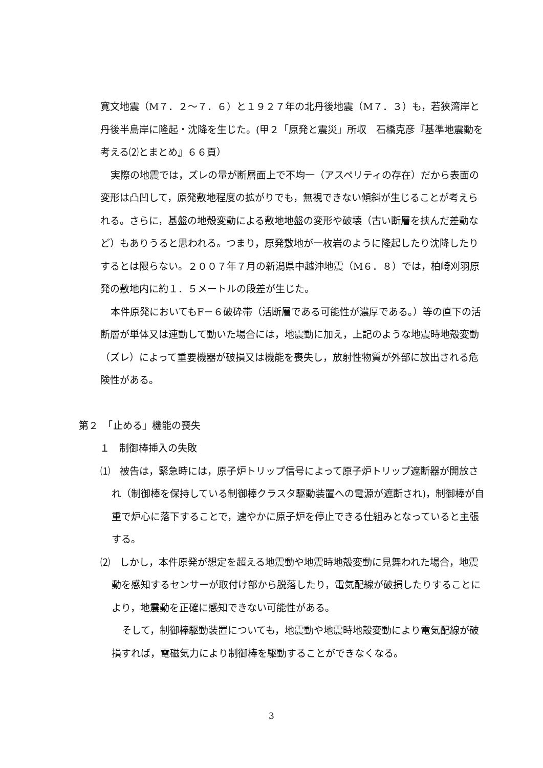寛文地震（M７．２～７．６）と１９２７年の北丹後地震（M７．３）も，若狭湾岸と丹後半島岸に隆起・沈降を生じた。(甲２「原発と震災」所収　石橋克彦『基準地震動を考える⑵とまとめ』６６頁）
実際の地震では，ズレの量が断層面上で不均一（アスペリティの存在）だから表面の変形は凸凹して，原発敷地程度の拡がりでも，無視できない傾斜が生じることが考えられる。さらに，基盤の地殻変動による敷地地盤の変形や破壊（古い断層を挟んだ差動など）もありうると思われる。つまり，原発敷地が一枚岩のように隆起したり沈降したりするとは限らない。２００７年７月の新潟県中越沖地震（M６．８）では，柏崎刈羽原発の敷地内に約１．５メートルの段差が生じた。
本件原発においてもF－６破砕帯（活断層である可能性が濃厚である。）等の直下の活断層が単体又は連動して動いた場合には，地震動に加え，上記のような地震時地殻変動（ズレ）によって重要機器が破損又は機能を喪失し，放射性物質が外部に放出される危険性がある。
第２　「止める」機能の喪失
　１　制御棒挿入の失敗
⑴　被告は，緊急時には，原子炉トリップ信号によって原子炉トリップ遮断器が開放され（制御棒を保持している制御棒クラスタ駆動装置への電源が遮断され)，制御棒が自重で炉心に落下することで，速やかに原子炉を停止できる仕組みとなっていると主張する。
⑵　しかし，本件原発が想定を超える地震動や地震時地殻変動に見舞われた場合，地震動を感知するセンサーが取付け部から脱落したり，電気配線が破損したりすることにより，地震動を正確に感知できない可能性がある。
そして，制御棒駆動装置についても，地震動や地震時地殻変動により電気配線が破損すれば，電磁気力により制御棒を駆動することができなくなる。
3